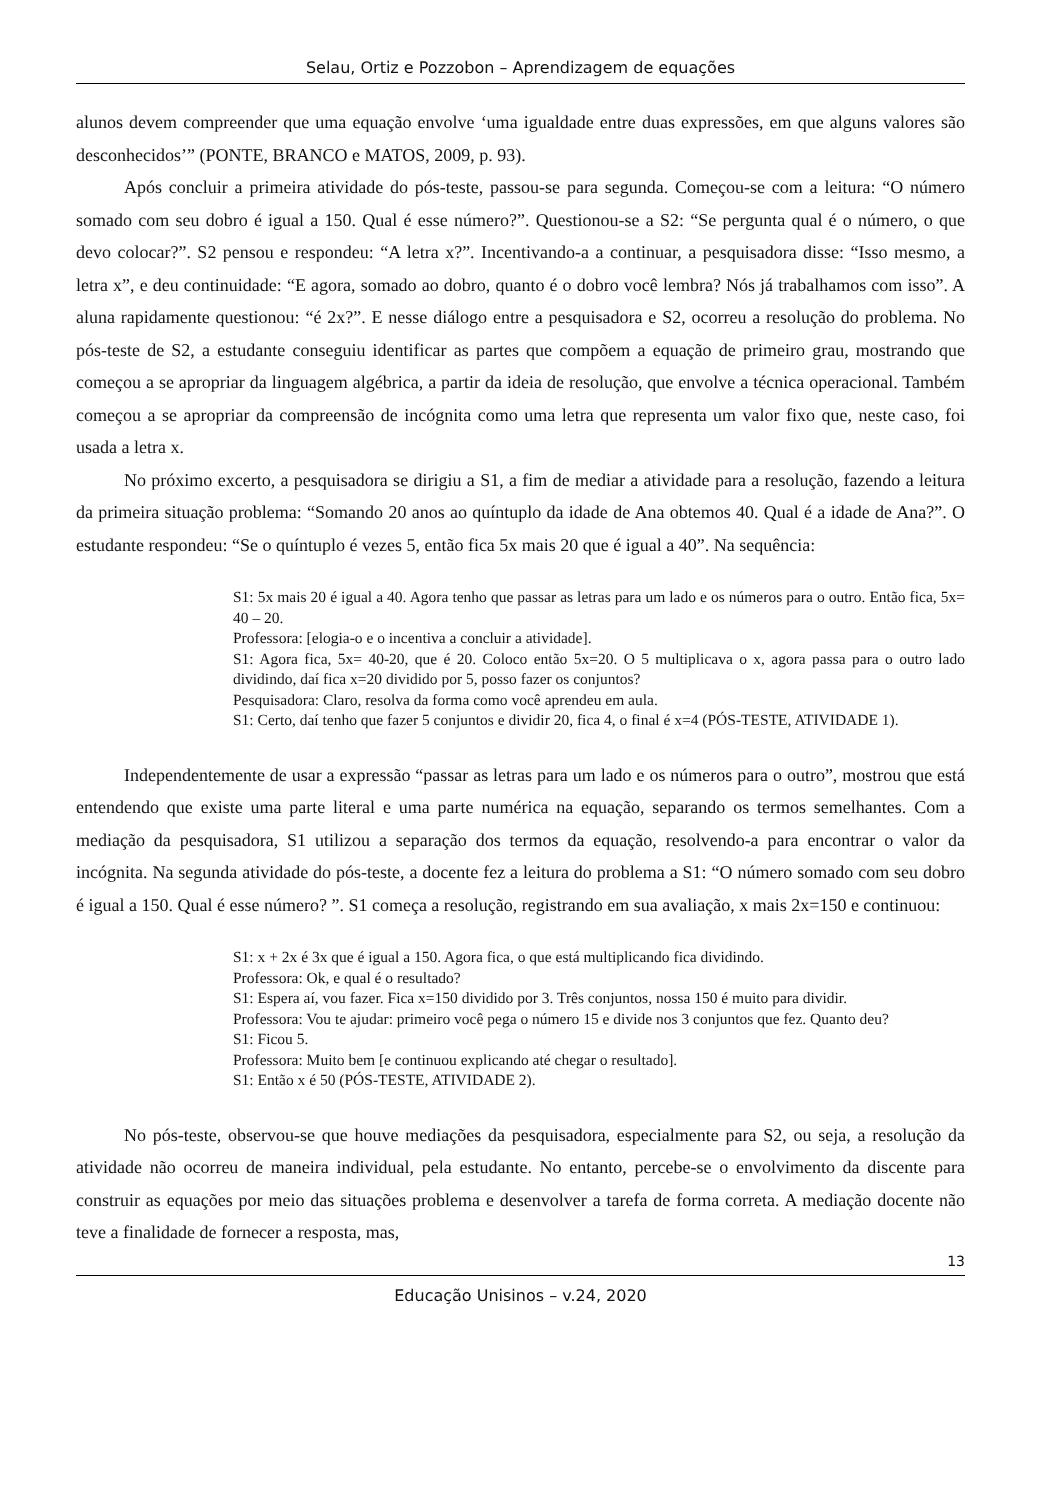Selau, Ortiz e Pozzobon – Aprendizagem de equações
alunos devem compreender que uma equação envolve ‘uma igualdade entre duas expressões, em que alguns valores são desconhecidos’” (PONTE, BRANCO e MATOS, 2009, p. 93).
Após concluir a primeira atividade do pós-teste, passou-se para segunda. Começou-se com a leitura: “O número somado com seu dobro é igual a 150. Qual é esse número?”. Questionou-se a S2: “Se pergunta qual é o número, o que devo colocar?”. S2 pensou e respondeu: “A letra x?”. Incentivando-a a continuar, a pesquisadora disse: “Isso mesmo, a letra x”, e deu continuidade: “E agora, somado ao dobro, quanto é o dobro você lembra? Nós já trabalhamos com isso”. A aluna rapidamente questionou: “é 2x?”. E nesse diálogo entre a pesquisadora e S2, ocorreu a resolução do problema. No pós-teste de S2, a estudante conseguiu identificar as partes que compõem a equação de primeiro grau, mostrando que começou a se apropriar da linguagem algébrica, a partir da ideia de resolução, que envolve a técnica operacional. Também começou a se apropriar da compreensão de incógnita como uma letra que representa um valor fixo que, neste caso, foi usada a letra x.
No próximo excerto, a pesquisadora se dirigiu a S1, a fim de mediar a atividade para a resolução, fazendo a leitura da primeira situação problema: “Somando 20 anos ao quíntuplo da idade de Ana obtemos 40. Qual é a idade de Ana?”. O estudante respondeu: “Se o quíntuplo é vezes 5, então fica 5x mais 20 que é igual a 40”. Na sequência:
S1: 5x mais 20 é igual a 40. Agora tenho que passar as letras para um lado e os números para o outro. Então fica, 5x= 40 – 20.
Professora: [elogia-o e o incentiva a concluir a atividade].
S1: Agora fica, 5x= 40-20, que é 20. Coloco então 5x=20. O 5 multiplicava o x, agora passa para o outro lado dividindo, daí fica x=20 dividido por 5, posso fazer os conjuntos?
Pesquisadora: Claro, resolva da forma como você aprendeu em aula.
S1: Certo, daí tenho que fazer 5 conjuntos e dividir 20, fica 4, o final é x=4 (PÓS-TESTE, ATIVIDADE 1).
Independentemente de usar a expressão “passar as letras para um lado e os números para o outro”, mostrou que está entendendo que existe uma parte literal e uma parte numérica na equação, separando os termos semelhantes. Com a mediação da pesquisadora, S1 utilizou a separação dos termos da equação, resolvendo-a para encontrar o valor da incógnita. Na segunda atividade do pós-teste, a docente fez a leitura do problema a S1: “O número somado com seu dobro é igual a 150. Qual é esse número? ”. S1 começa a resolução, registrando em sua avaliação, x mais 2x=150 e continuou:
S1: x + 2x é 3x que é igual a 150. Agora fica, o que está multiplicando fica dividindo.
Professora: Ok, e qual é o resultado?
S1: Espera aí, vou fazer. Fica x=150 dividido por 3. Três conjuntos, nossa 150 é muito para dividir.
Professora: Vou te ajudar: primeiro você pega o número 15 e divide nos 3 conjuntos que fez. Quanto deu?
S1: Ficou 5.
Professora: Muito bem [e continuou explicando até chegar o resultado].
S1: Então x é 50 (PÓS-TESTE, ATIVIDADE 2).
No pós-teste, observou-se que houve mediações da pesquisadora, especialmente para S2, ou seja, a resolução da atividade não ocorreu de maneira individual, pela estudante. No entanto, percebe-se o envolvimento da discente para construir as equações por meio das situações problema e desenvolver a tarefa de forma correta. A mediação docente não teve a finalidade de fornecer a resposta, mas,
13
Educação Unisinos – v.24, 2020